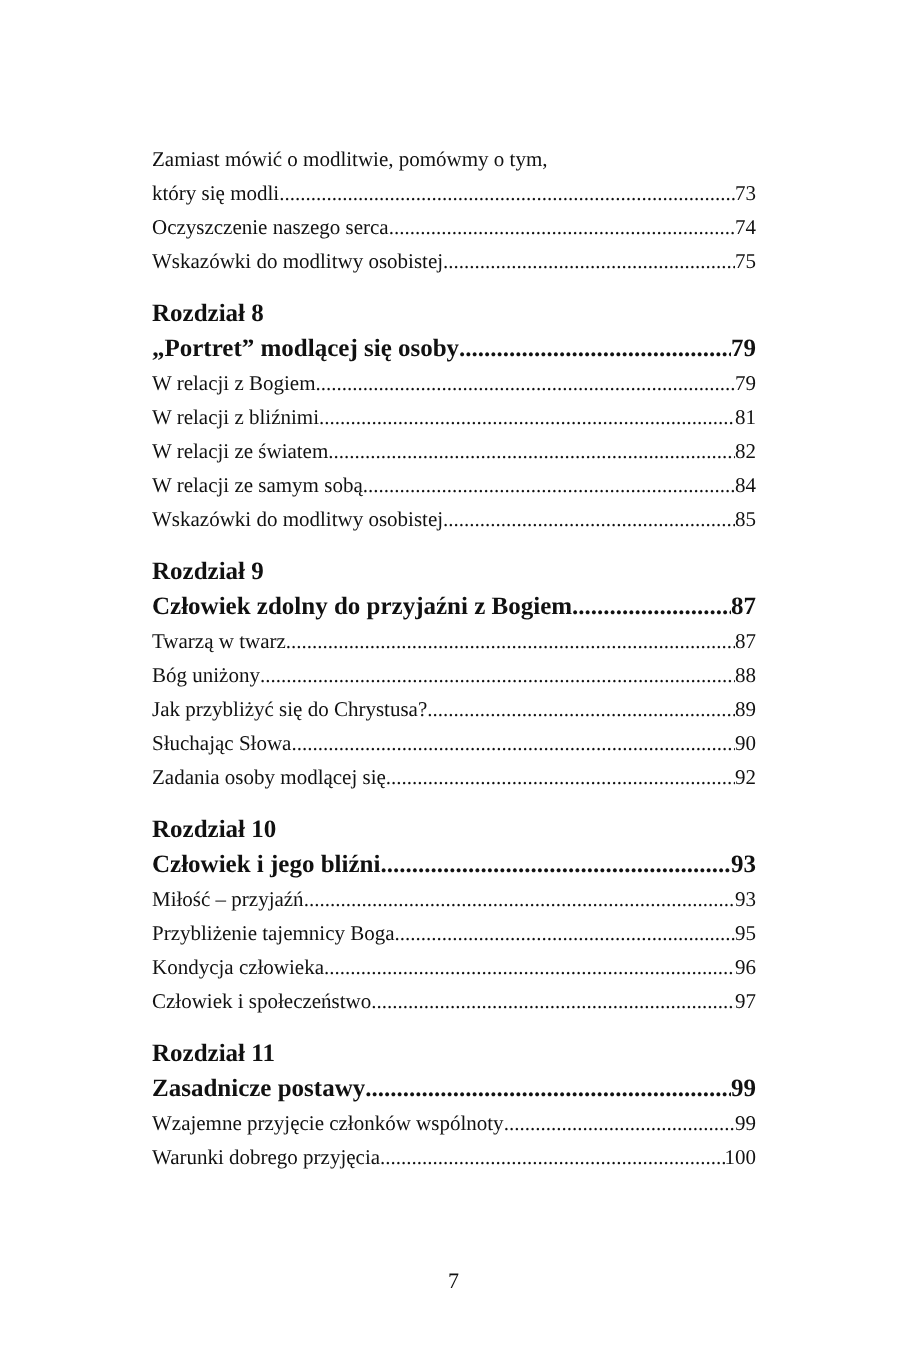Zamiast mówić o modlitwie, pomówmy o tym,
który się modli 73
Oczyszczenie naszego serca 74
Wskazówki do modlitwy osobistej 75
Rozdział 8
„Portret” modlącej się osoby 79
W relacji z Bogiem 79
W relacji z bliźnimi 81
W relacji ze światem 82
W relacji ze samym sobą 84
Wskazówki do modlitwy osobistej 85
Rozdział 9
Człowiek zdolny do przyjaźni z Bogiem 87
Twarzą w twarz 87
Bóg uniżony 88
Jak przybliżyć się do Chrystusa? 89
Słuchając Słowa 90
Zadania osoby modlącej się 92
Rozdział 10
Człowiek i jego bliźni 93
Miłość – przyjaźń 93
Przybliżenie tajemnicy Boga 95
Kondycja człowieka 96
Człowiek i społeczeństwo 97
Rozdział 11
Zasadnicze postawy 99
Wzajemne przyjęcie członków wspólnoty 99
Warunki dobrego przyjęcia 100
7